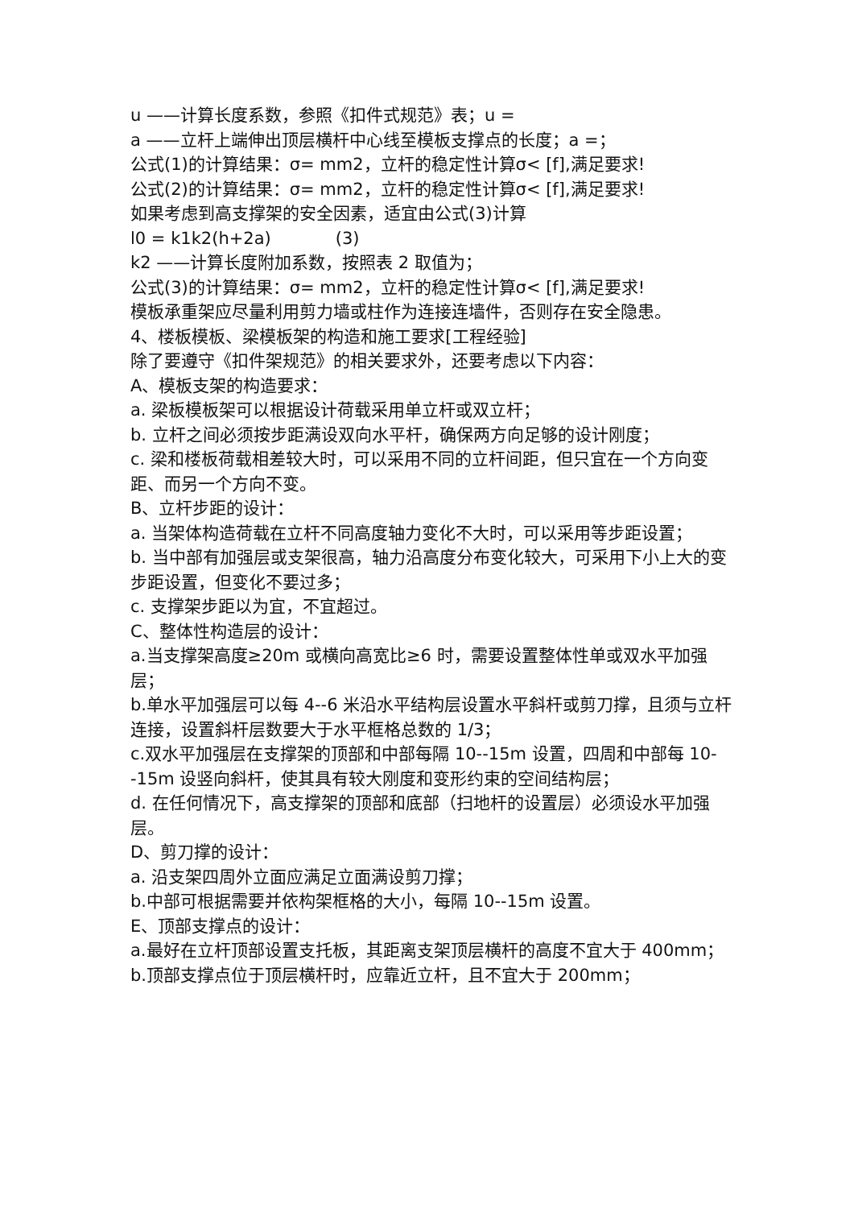u ——计算长度系数，参照《扣件式规范》表；u =
a ——立杆上端伸出顶层横杆中心线至模板支撑点的长度；a =；
公式(1)的计算结果：σ= mm2，立杆的稳定性计算σ< [f],满足要求!
公式(2)的计算结果：σ= mm2，立杆的稳定性计算σ< [f],满足要求!
如果考虑到高支撑架的安全因素，适宜由公式(3)计算
l0 = k1k2(h+2a) (3)
k2 ——计算长度附加系数，按照表 2 取值为；
公式(3)的计算结果：σ= mm2，立杆的稳定性计算σ< [f],满足要求!
模板承重架应尽量利用剪力墙或柱作为连接连墙件，否则存在安全隐患。
4、楼板模板、梁模板架的构造和施工要求[工程经验]
除了要遵守《扣件架规范》的相关要求外，还要考虑以下内容：
A、模板支架的构造要求：
a. 梁板模板架可以根据设计荷载采用单立杆或双立杆；
b. 立杆之间必须按步距满设双向水平杆，确保两方向足够的设计刚度；
c. 梁和楼板荷载相差较大时，可以采用不同的立杆间距，但只宜在一个方向变距、而另一个方向不变。
B、立杆步距的设计：
a. 当架体构造荷载在立杆不同高度轴力变化不大时，可以采用等步距设置；
b. 当中部有加强层或支架很高，轴力沿高度分布变化较大，可采用下小上大的变步距设置，但变化不要过多；
c. 支撑架步距以为宜，不宜超过。
C、整体性构造层的设计：
a.当支撑架高度≥20m 或横向高宽比≥6 时，需要设置整体性单或双水平加强层；
b.单水平加强层可以每 4--6 米沿水平结构层设置水平斜杆或剪刀撑，且须与立杆连接，设置斜杆层数要大于水平框格总数的 1/3；
c.双水平加强层在支撑架的顶部和中部每隔 10--15m 设置，四周和中部每 10--15m 设竖向斜杆，使其具有较大刚度和变形约束的空间结构层；
d. 在任何情况下，高支撑架的顶部和底部（扫地杆的设置层）必须设水平加强层。
D、剪刀撑的设计：
a. 沿支架四周外立面应满足立面满设剪刀撑；
b.中部可根据需要并依构架框格的大小，每隔 10--15m 设置。
E、顶部支撑点的设计：
a.最好在立杆顶部设置支托板，其距离支架顶层横杆的高度不宜大于 400mm；
b.顶部支撑点位于顶层横杆时，应靠近立杆，且不宜大于 200mm；